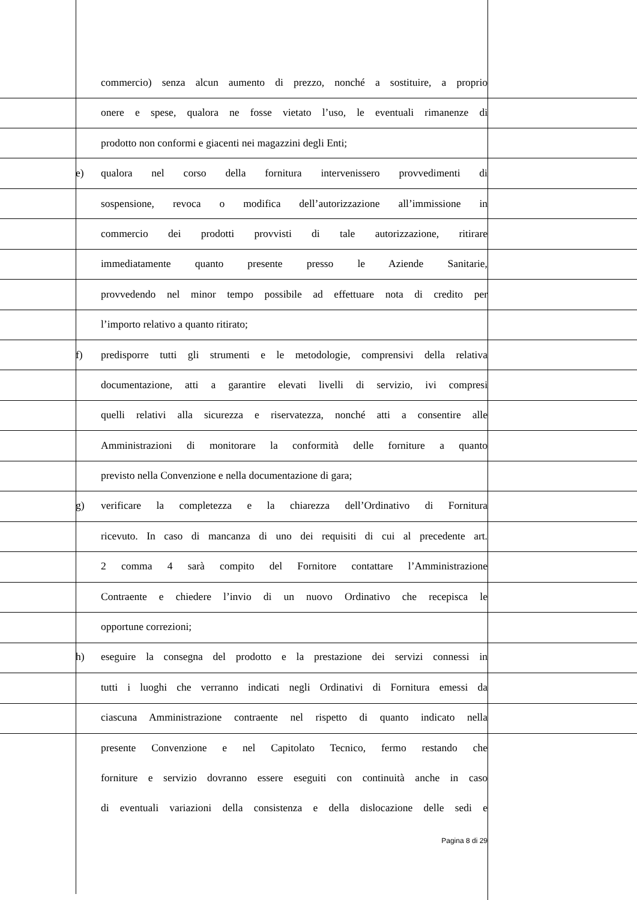commercio) senza alcun aumento di prezzo, nonché a sostituire, a proprio
onere e spese, qualora ne fosse vietato l’uso, le eventuali rimanenze di
prodotto non conformi e giacenti nei magazzini degli Enti;
e) qualora nel corso della fornitura intervenissero provvedimenti di
sospensione, revoca o modifica dell’autorizzazione all’immissione in
commercio dei prodotti provvisti di tale autorizzazione, ritirare
immediatamente quanto presente presso le Aziende Sanitarie,
provvedendo nel minor tempo possibile ad effettuare nota di credito per
l’importo relativo a quanto ritirato;
f) predisporre tutti gli strumenti e le metodologie, comprensivi della relativa
documentazione, atti a garantire elevati livelli di servizio, ivi compresi
quelli relativi alla sicurezza e riservatezza, nonché atti a consentire alle
Amministrazioni di monitorare la conformità delle forniture a quanto
previsto nella Convenzione e nella documentazione di gara;
g) verificare la completezza e la chiarezza dell’Ordinativo di Fornitura
ricevuto. In caso di mancanza di uno dei requisiti di cui al precedente art.
2 comma 4 sarà compito del Fornitore contattare l’Amministrazione
Contraente e chiedere l’invio di un nuovo Ordinativo che recepisca le
opportune correzioni;
h) eseguire la consegna del prodotto e la prestazione dei servizi connessi in
tutti i luoghi che verranno indicati negli Ordinativi di Fornitura emessi da
ciascuna Amministrazione contraente nel rispetto di quanto indicato nella
presente Convenzione e nel Capitolato Tecnico, fermo restando che
forniture e servizio dovranno essere eseguiti con continuità anche in caso
di eventuali variazioni della consistenza e della dislocazione delle sedi e
Pagina 8 di 29